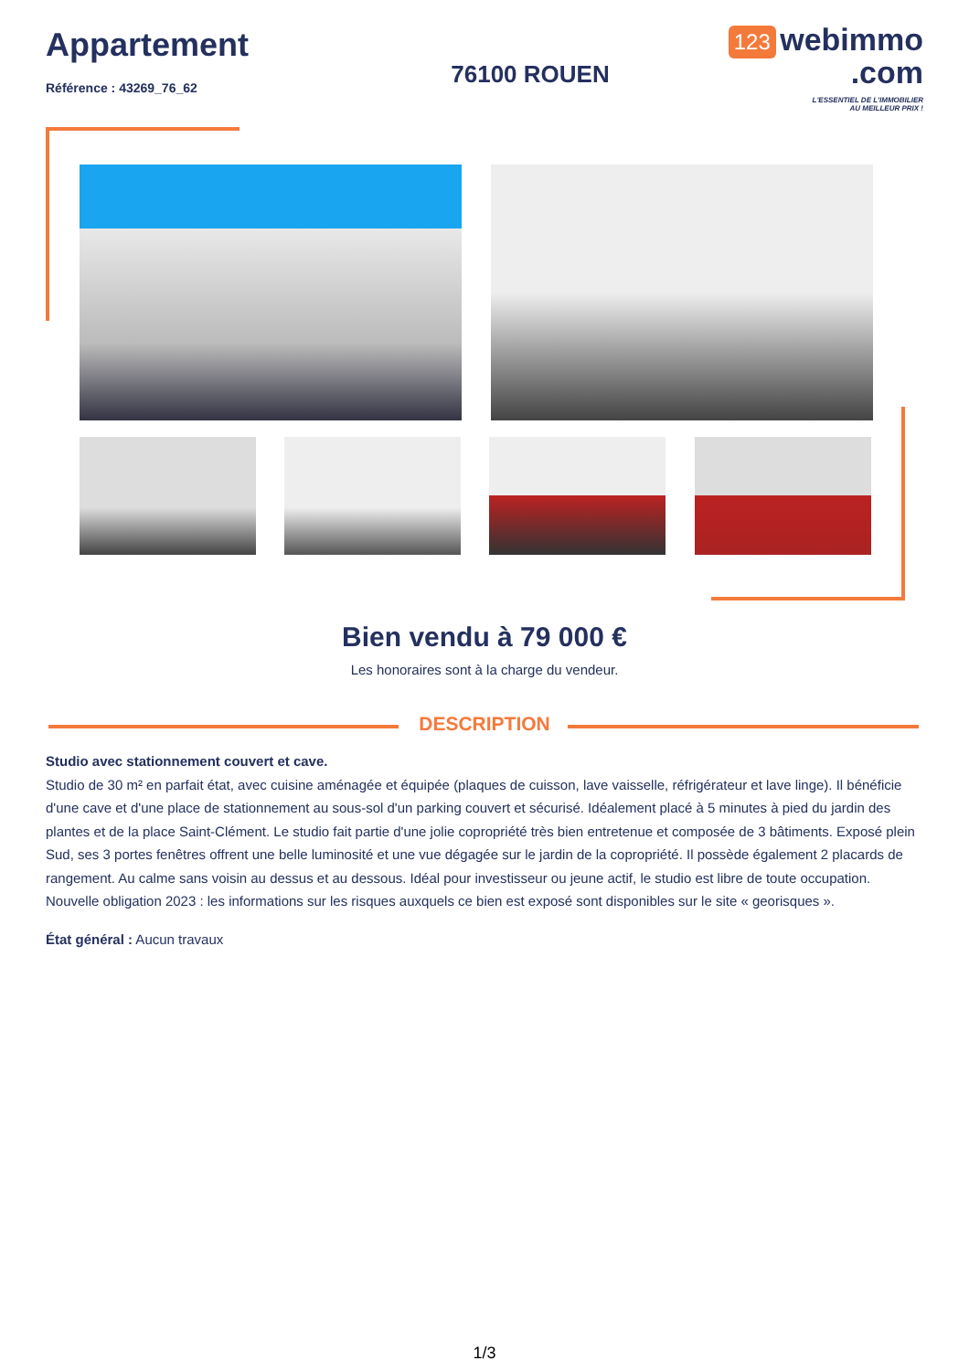Appartement
Référence : 43269_76_62
76100 ROUEN
123 webimmo
.com
L'ESSENTIEL DE L'IMMOBILIER
AU MEILLEUR PRIX !
Bien vendu à 79 000 €
Les honoraires sont à la charge du vendeur.
DESCRIPTION
Studio avec stationnement couvert et cave.
Studio de 30 m² en parfait état, avec cuisine aménagée et équipée (plaques de cuisson, lave vaisselle, réfrigérateur et lave linge). Il bénéficie d'une cave et d'une place de stationnement au sous-sol d'un parking couvert et sécurisé. Idéalement placé à 5 minutes à pied du jardin des plantes et de la place Saint-Clément. Le studio fait partie d'une jolie copropriété très bien entretenue et composée de 3 bâtiments. Exposé plein Sud, ses 3 portes fenêtres offrent une belle luminosité et une vue dégagée sur le jardin de la copropriété. Il possède également 2 placards de rangement. Au calme sans voisin au dessus et au dessous. Idéal pour investisseur ou jeune actif, le studio est libre de toute occupation. Nouvelle obligation 2023 : les informations sur les risques auxquels ce bien est exposé sont disponibles sur le site « georisques ».
État général : Aucun travaux
1/3